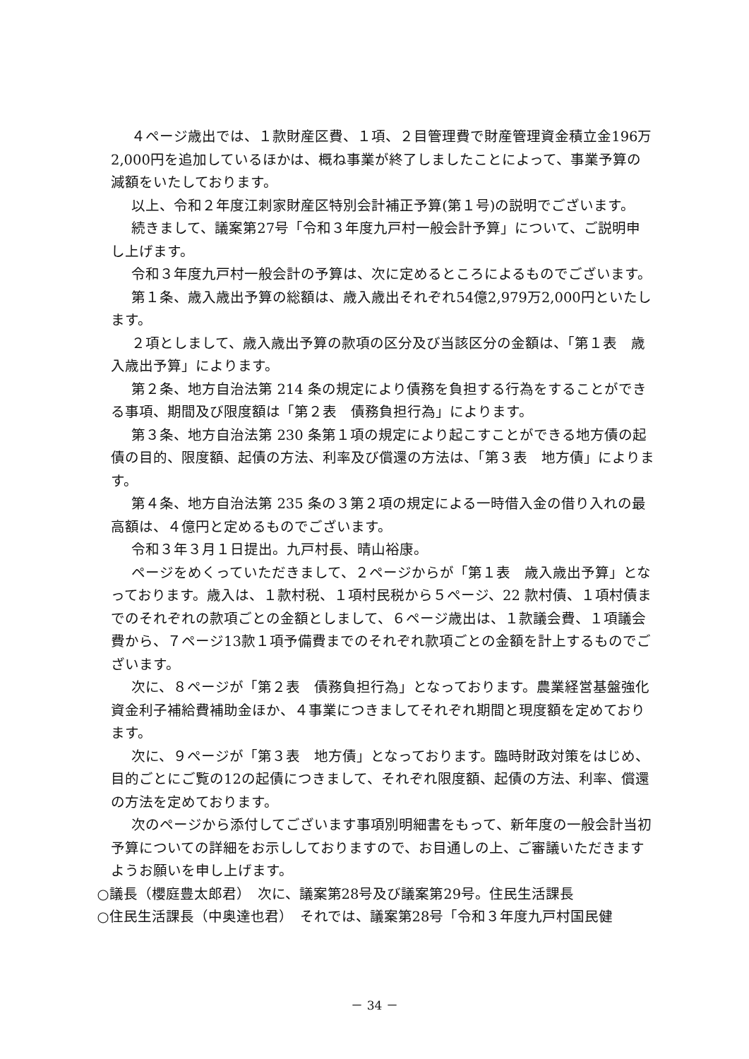４ページ歳出では、１款財産区費、１項、２目管理費で財産管理資金積立金196万2,000円を追加しているほかは、概ね事業が終了しましたことによって、事業予算の減額をいたしております。
以上、令和２年度江刺家財産区特別会計補正予算(第１号)の説明でございます。
続きまして、議案第27号「令和３年度九戸村一般会計予算」について、ご説明申し上げます。
令和３年度九戸村一般会計の予算は、次に定めるところによるものでございます。
第１条、歳入歳出予算の総額は、歳入歳出それぞれ54億2,979万2,000円といたします。
２項としまして、歳入歳出予算の款項の区分及び当該区分の金額は、「第１表　歳入歳出予算」によります。
第２条、地方自治法第 214 条の規定により債務を負担する行為をすることができる事項、期間及び限度額は「第２表　債務負担行為」によります。
第３条、地方自治法第 230 条第１項の規定により起こすことができる地方債の起債の目的、限度額、起債の方法、利率及び償還の方法は、「第３表　地方債」によります。
第４条、地方自治法第 235 条の３第２項の規定による一時借入金の借り入れの最高額は、４億円と定めるものでございます。
令和３年３月１日提出。九戸村長、晴山裕康。
ページをめくっていただきまして、２ページからが「第１表　歳入歳出予算」となっております。歳入は、１款村税、１項村民税から５ページ、22 款村債、１項村債までのそれぞれの款項ごとの金額としまして、６ページ歳出は、１款議会費、１項議会費から、７ページ13款１項予備費までのそれぞれ款項ごとの金額を計上するものでございます。
次に、８ページが「第２表　債務負担行為」となっております。農業経営基盤強化資金利子補給費補助金ほか、４事業につきましてそれぞれ期間と現度額を定めております。
次に、９ページが「第３表　地方債」となっております。臨時財政対策をはじめ、目的ごとにご覧の12の起債につきまして、それぞれ限度額、起債の方法、利率、償還の方法を定めております。
次のページから添付してございます事項別明細書をもって、新年度の一般会計当初予算についての詳細をお示ししておりますので、お目通しの上、ご審議いただきますようお願いを申し上げます。
○議長（櫻庭豊太郎君）　次に、議案第28号及び議案第29号。住民生活課長
○住民生活課長（中奥達也君）　それでは、議案第28号「令和３年度九戸村国民健
－ 34 －